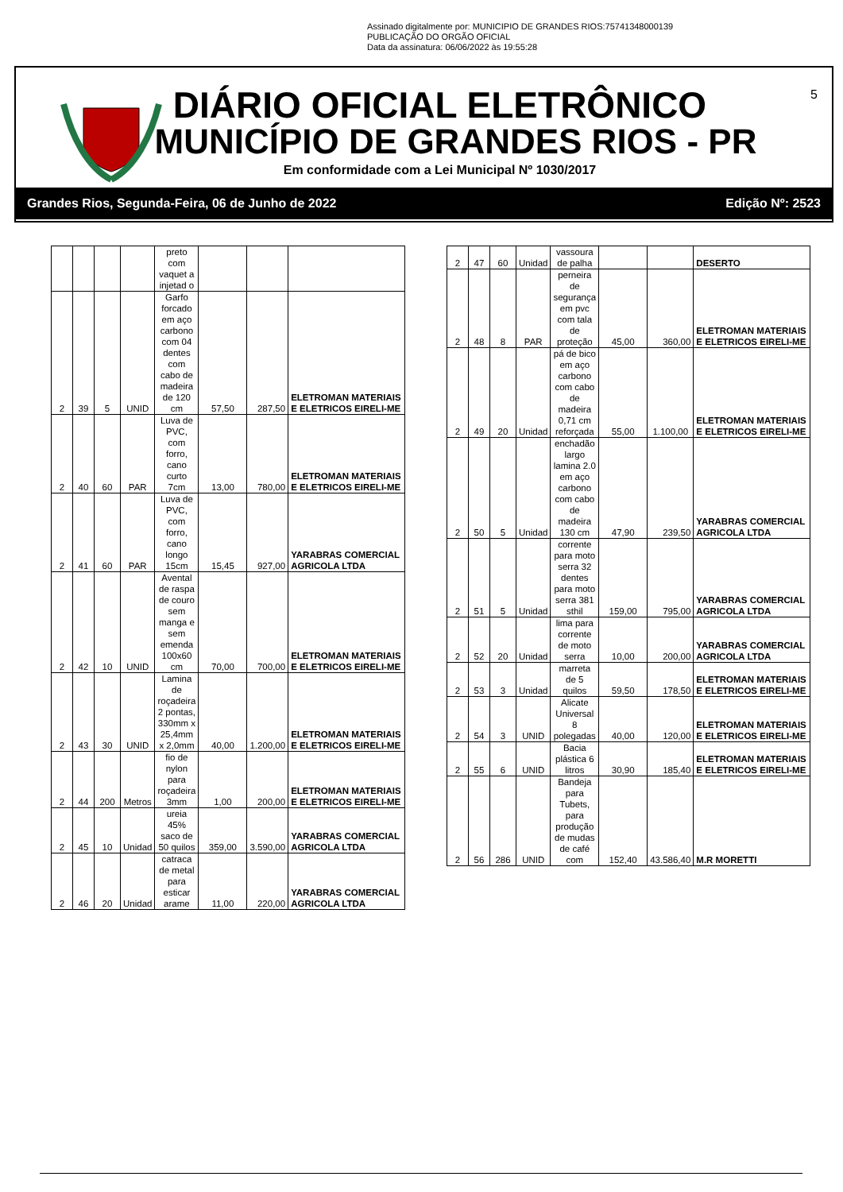Assinado digitalmente por: MUNICIPIO DE GRANDES RIOS:75741348000139
PUBLICAÇÃO DO ORGÃO OFICIAL
Data da assinatura: 06/06/2022 às 19:55:28
DIÁRIO OFICIAL ELETRÔNICO
MUNICÍPIO DE GRANDES RIOS - PR
Em conformidade com a Lei Municipal Nº 1030/2017
5
Grandes Rios, Segunda-Feira, 06 de Junho de 2022 Edição Nº: 2523
| | | | | preto com vaquet a injetad o | | | |
| 2 | 39 | 5 | UNID | Garfo forcado em aço carbono com 04 dentes com cabo de madeira de 120 cm | 57,50 | 287,50 | ELETROMAN MATERIAIS E ELETRICOS EIRELI-ME |
| 2 | 40 | 60 | PAR | Luva de PVC, com forro, cano curto 7cm | 13,00 | 780,00 | ELETROMAN MATERIAIS E ELETRICOS EIRELI-ME |
| 2 | 41 | 60 | PAR | Luva de PVC, com forro, cano longo 15cm | 15,45 | 927,00 | YARABRAS COMERCIAL AGRICOLA LTDA |
| 2 | 42 | 10 | UNID | Avental de raspa de couro sem manga e sem emenda 100x60 cm | 70,00 | 700,00 | ELETROMAN MATERIAIS E ELETRICOS EIRELI-ME |
| 2 | 43 | 30 | UNID | Lamina de roçadeira 2 pontas, 330mm x 25,4mm x 2,0mm | 40,00 | 1.200,00 | ELETROMAN MATERIAIS E ELETRICOS EIRELI-ME |
| 2 | 44 | 200 | Metros | fio de nylon para roçadeira 3mm | 1,00 | 200,00 | ELETROMAN MATERIAIS E ELETRICOS EIRELI-ME |
| 2 | 45 | 10 | Unidad | ureia 45% saco de 50 quilos | 359,00 | 3.590,00 | YARABRAS COMERCIAL AGRICOLA LTDA |
| 2 | 46 | 20 | Unidad | catraca de metal para esticar arame | 11,00 | 220,00 | YARABRAS COMERCIAL AGRICOLA LTDA |
| 2 | 47 | 60 | Unidad | vassoura de palha | | | DESERTO |
| 2 | 48 | 8 | PAR | perneira de segurança em pvc com tala de proteção | 45,00 | 360,00 | ELETROMAN MATERIAIS E ELETRICOS EIRELI-ME |
| 2 | 49 | 20 | Unidad | pá de bico em aço carbono com cabo de madeira 0,71 cm reforçada | 55,00 | 1.100,00 | ELETROMAN MATERIAIS E ELETRICOS EIRELI-ME |
| 2 | 50 | 5 | Unidad | enchadão largo lamina 2.0 em aço carbono com cabo de madeira 130 cm | 47,90 | 239,50 | YARABRAS COMERCIAL AGRICOLA LTDA |
| 2 | 51 | 5 | Unidad | corrente para moto serra 32 dentes para moto serra 381 sthil | 159,00 | 795,00 | YARABRAS COMERCIAL AGRICOLA LTDA |
| 2 | 52 | 20 | Unidad | lima para corrente de moto serra | 10,00 | 200,00 | YARABRAS COMERCIAL AGRICOLA LTDA |
| 2 | 53 | 3 | Unidad | marreta de 5 quilos | 59,50 | 178,50 | ELETROMAN MATERIAIS E ELETRICOS EIRELI-ME |
| 2 | 54 | 3 | UNID | Alicate Universal 8 polegadas | 40,00 | 120,00 | ELETROMAN MATERIAIS E ELETRICOS EIRELI-ME |
| 2 | 55 | 6 | UNID | Bacia plástica 6 litros | 30,90 | 185,40 | ELETROMAN MATERIAIS E ELETRICOS EIRELI-ME |
| 2 | 56 | 286 | UNID | Bandeja para Tubets, para produção de mudas de café com | 152,40 | 43.586,40 | M.R MORETTI |